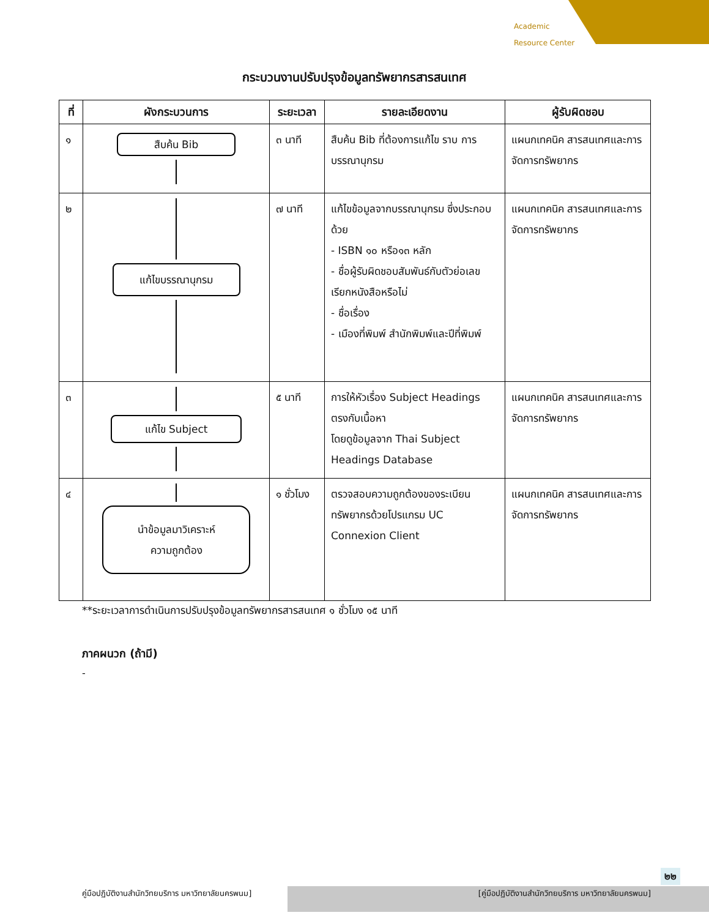Academic
Resource Center
กระบวนงานปรับปรุงข้อมูลทรัพยากรสารสนเทศ
| ที่ | ผังกระบวนการ | ระยะเวลา | รายละเอียดงาน | ผู้รับผิดชอบ |
| --- | --- | --- | --- | --- |
| ๑ | สืบค้น Bib | ๓ นาที | สืบค้น Bib ที่ต้องการแก้ไข ราบ การบรรณานุกรม | แผนกเทคนิค สารสนเทศและการจัดการทรัพยากร |
| ๒ | แก้ไขบรรณานุกรม | ๗ นาที | แก้ไขข้อมูลจากบรรณานุกรม ซึ่งประกอบด้วย - ISBN ๑๐ หรือ๑๓ หลัก - ชื่อผู้รับผิดชอบสัมพันธ์กับตัวย่อเลขเรียกหนังสือหรือไม่ - ชื่อเรื่อง - เมืองที่พิมพ์ สำนักพิมพ์และปีที่พิมพ์ | แผนกเทคนิค สารสนเทศและการจัดการทรัพยากร |
| ๓ | แก้ไข Subject | ๕ นาที | การให้หัวเรื่อง Subject Headings ตรงกับเนื้อหา โดยดูข้อมูลจาก Thai Subject Headings Database | แผนกเทคนิค สารสนเทศและการจัดการทรัพยากร |
| ๔ | นำข้อมูลมาวิเคราะห์ ความถูกต้อง | ๑ ชั่วโมง | ตรวจสอบความถูกต้องของระเบียนทรัพยากรด้วยโปรแกรม UC Connexion Client | แผนกเทคนิค สารสนเทศและการจัดการทรัพยากร |
**ระยะเวลาการดำเนินการปรับปรุงข้อมูลทรัพยากรสารสนเทศ ๑ ชั่วโมง ๑๕ นาที
ภาคผนวก (ถ้ามี)
-
๒๒
คู่มือปฏิบัติงานสำนักวิทยบริการ มหาวิทยาลัยนครพนม] [คู่มือปฏิบัติงานสำนักวิทยบริการ มหาวิทยาลัยนครพนม]